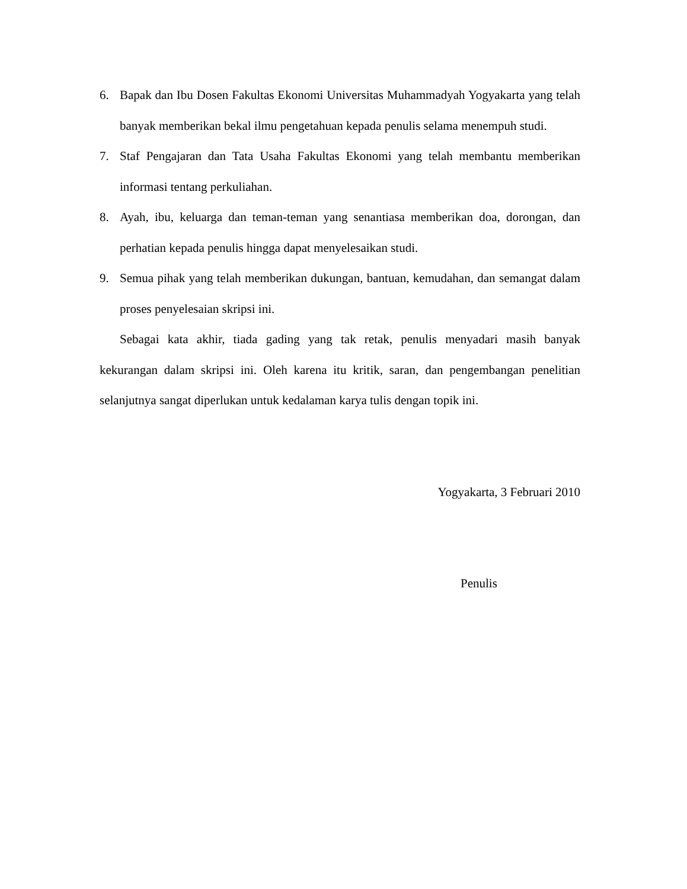6. Bapak dan Ibu Dosen Fakultas Ekonomi Universitas Muhammadyah Yogyakarta yang telah banyak memberikan bekal ilmu pengetahuan kepada penulis selama menempuh studi.
7. Staf Pengajaran dan Tata Usaha Fakultas Ekonomi yang telah membantu memberikan informasi tentang perkuliahan.
8. Ayah, ibu, keluarga dan teman-teman yang senantiasa memberikan doa, dorongan, dan perhatian kepada penulis hingga dapat menyelesaikan studi.
9. Semua pihak yang telah memberikan dukungan, bantuan, kemudahan, dan semangat dalam proses penyelesaian skripsi ini.
Sebagai kata akhir, tiada gading yang tak retak, penulis menyadari masih banyak kekurangan dalam skripsi ini. Oleh karena itu kritik, saran, dan pengembangan penelitian selanjutnya sangat diperlukan untuk kedalaman karya tulis dengan topik ini.
Yogyakarta, 3 Februari 2010
Penulis